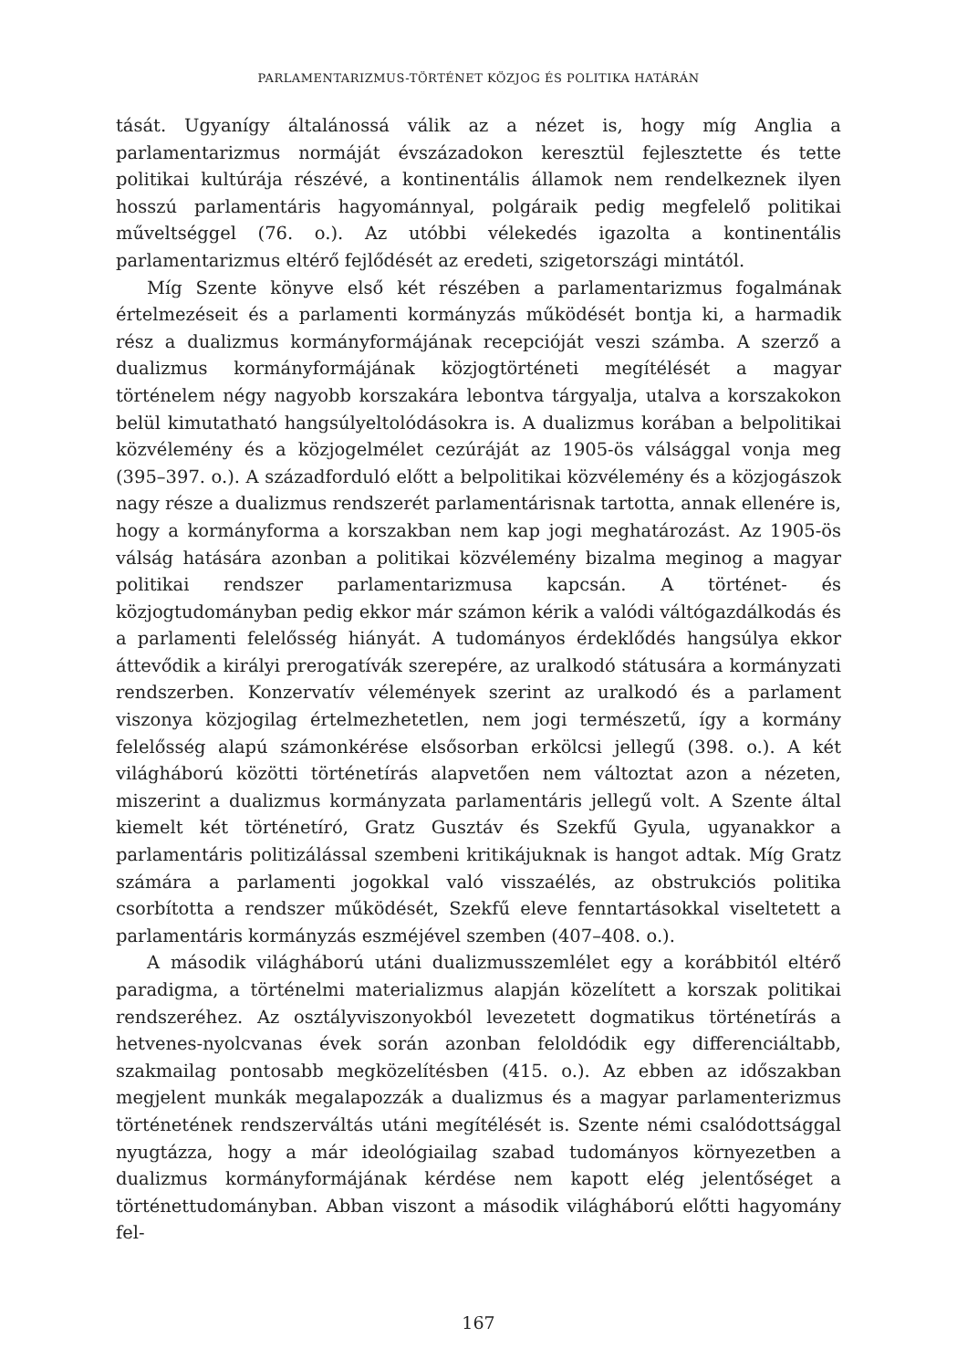PARLAMENTARIZMUS-TÖRTÉNET KÖZJOG ÉS POLITIKA HATÁRÁN
tását. Ugyanígy általánossá válik az a nézet is, hogy míg Anglia a parlamentarizmus normáját évszázadokon keresztül fejlesztette és tette politikai kultúrája részévé, a kontinentális államok nem rendelkeznek ilyen hosszú parlamentáris hagyománnyal, polgáraik pedig megfelelő politikai műveltséggel (76. o.). Az utóbbi vélekedés igazolta a kontinentális parlamentarizmus eltérő fejlődését az eredeti, szigetországi mintától.
Míg Szente könyve első két részében a parlamentarizmus fogalmának értelmezéseit és a parlamenti kormányzás működését bontja ki, a harmadik rész a dualizmus kormányformájának recepcióját veszi számba. A szerző a dualizmus kormányformájának közjogtörténeti megítélését a magyar történelem négy nagyobb korszakára lebontva tárgyalja, utalva a korszakokon belül kimutatható hangsúlyeltolódásokra is. A dualizmus korában a belpolitikai közvélemény és a közjogelmélet cezúráját az 1905-ös válsággal vonja meg (395–397. o.). A századforduló előtt a belpolitikai közvélemény és a közjogászok nagy része a dualizmus rendszerét parlamentárisnak tartotta, annak ellenére is, hogy a kormányforma a korszakban nem kap jogi meghatározást. Az 1905-ös válság hatására azonban a politikai közvélemény bizalma meginog a magyar politikai rendszer parlamentarizmusa kapcsán. A történet- és közjogtudományban pedig ekkor már számon kérik a valódi váltógazdálkodás és a parlamenti felelősség hiányát. A tudományos érdeklődés hangsúlya ekkor áttevődik a királyi prerogatívák szerepére, az uralkodó státusára a kormányzati rendszerben. Konzervatív vélemények szerint az uralkodó és a parlament viszonya közjogilag értelmezhetetlen, nem jogi természetű, így a kormány felelősség alapú számonkérése elsősorban erkölcsi jellegű (398. o.). A két világháború közötti történetírás alapvetően nem változtat azon a nézeten, miszerint a dualizmus kormányzata parlamentáris jellegű volt. A Szente által kiemelt két történetíró, Gratz Gusztáv és Szekfű Gyula, ugyanakkor a parlamentáris politizálással szembeni kritikájuknak is hangot adtak. Míg Gratz számára a parlamenti jogokkal való visszaélés, az obstrukciós politika csorbította a rendszer működését, Szekfű eleve fenntartásokkal viseltetett a parlamentáris kormányzás eszméjével szemben (407–408. o.).
A második világháború utáni dualizmusszemlélet egy a korábbitól eltérő paradigma, a történelmi materializmus alapján közelített a korszak politikai rendszeréhez. Az osztályviszonyokból levezetett dogmatikus történetírás a hetvenes-nyolcvanas évek során azonban feloldódik egy differenciáltabb, szakmailag pontosabb megközelítésben (415. o.). Az ebben az időszakban megjelent munkák megalapozzák a dualizmus és a magyar parlamenterizmus történetének rendszerváltás utáni megítélését is. Szente némi csalódottsággal nyugtázza, hogy a már ideológiailag szabad tudományos környezetben a dualizmus kormányformájának kérdése nem kapott elég jelentőséget a történettudományban. Abban viszont a második világháború előtti hagyomány fel-
167